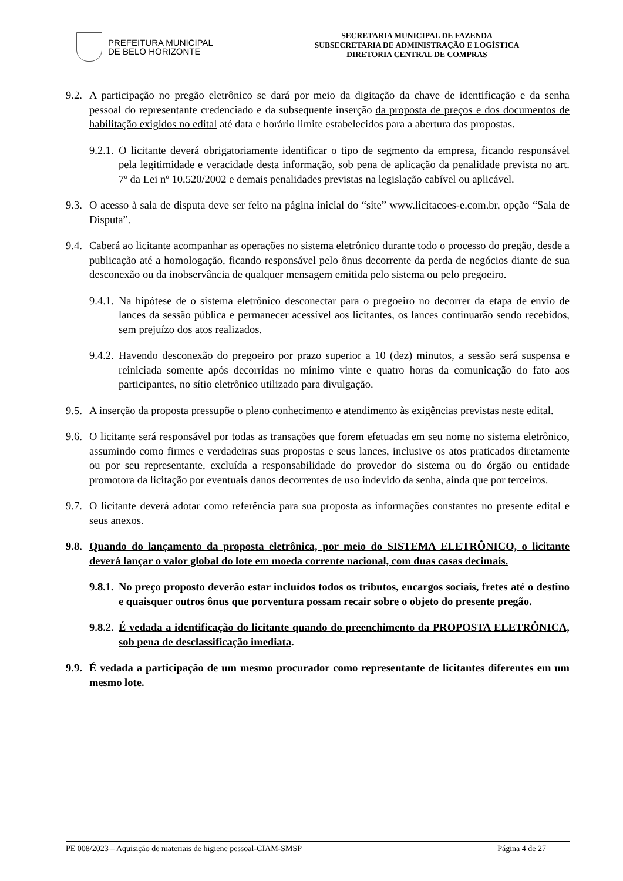PREFEITURA MUNICIPAL
DE BELO HORIZONTE
SECRETARIA MUNICIPAL DE FAZENDA
SUBSECRETARIA DE ADMINISTRAÇÃO E LOGÍSTICA
DIRETORIA CENTRAL DE COMPRAS
9.2. A participação no pregão eletrônico se dará por meio da digitação da chave de identificação e da senha pessoal do representante credenciado e da subsequente inserção da proposta de preços e dos documentos de habilitação exigidos no edital até data e horário limite estabelecidos para a abertura das propostas.
9.2.1. O licitante deverá obrigatoriamente identificar o tipo de segmento da empresa, ficando responsável pela legitimidade e veracidade desta informação, sob pena de aplicação da penalidade prevista no art. 7º da Lei nº 10.520/2002 e demais penalidades previstas na legislação cabível ou aplicável.
9.3. O acesso à sala de disputa deve ser feito na página inicial do “site” www.licitacoes-e.com.br, opção “Sala de Disputa”.
9.4. Caberá ao licitante acompanhar as operações no sistema eletrônico durante todo o processo do pregão, desde a publicação até a homologação, ficando responsável pelo ônus decorrente da perda de negócios diante de sua desconexão ou da inobservância de qualquer mensagem emitida pelo sistema ou pelo pregoeiro.
9.4.1. Na hipótese de o sistema eletrônico desconectar para o pregoeiro no decorrer da etapa de envio de lances da sessão pública e permanecer acessível aos licitantes, os lances continuarão sendo recebidos, sem prejuízo dos atos realizados.
9.4.2. Havendo desconexão do pregoeiro por prazo superior a 10 (dez) minutos, a sessão será suspensa e reiniciada somente após decorridas no mínimo vinte e quatro horas da comunicação do fato aos participantes, no sítio eletrônico utilizado para divulgação.
9.5. A inserção da proposta pressupõe o pleno conhecimento e atendimento às exigências previstas neste edital.
9.6. O licitante será responsável por todas as transações que forem efetuadas em seu nome no sistema eletrônico, assumindo como firmes e verdadeiras suas propostas e seus lances, inclusive os atos praticados diretamente ou por seu representante, excluída a responsabilidade do provedor do sistema ou do órgão ou entidade promotora da licitação por eventuais danos decorrentes de uso indevido da senha, ainda que por terceiros.
9.7. O licitante deverá adotar como referência para sua proposta as informações constantes no presente edital e seus anexos.
9.8. Quando do lançamento da proposta eletrônica, por meio do SISTEMA ELETRÔNICO, o licitante deverá lançar o valor global do lote em moeda corrente nacional, com duas casas decimais.
9.8.1. No preço proposto deverão estar incluídos todos os tributos, encargos sociais, fretes até o destino e quaisquer outros ônus que porventura possam recair sobre o objeto do presente pregão.
9.8.2. É vedada a identificação do licitante quando do preenchimento da PROPOSTA ELETRÔNICA, sob pena de desclassificação imediata.
9.9. É vedada a participação de um mesmo procurador como representante de licitantes diferentes em um mesmo lote.
PE 008/2023 – Aquisição de materiais de higiene pessoal-CIAM-SMSP Página 4 de 27